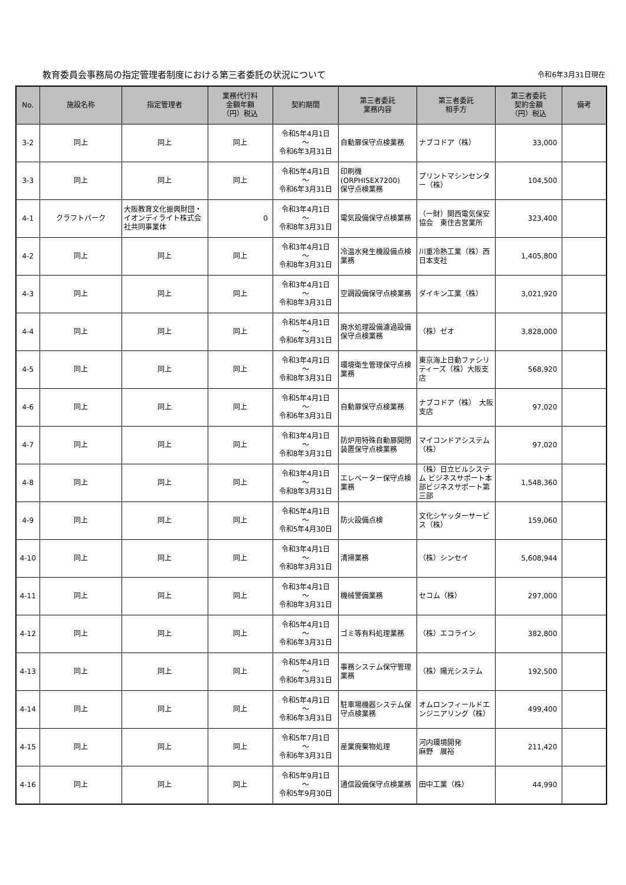教育委員会事務局の指定管理者制度における第三者委託の状況について
令和6年3月31日現在
| No. | 施設名称 | 指定管理者 | 業務代行料 金額年額 （円）税込 | 契約期間 | 第三者委託 業務内容 | 第三者委託 相手方 | 第三者委託 契約金額 （円）税込 | 備考 |
| --- | --- | --- | --- | --- | --- | --- | --- | --- |
| 3-2 | 同上 | 同上 | 同上 | 令和5年4月1日 ～ 令和6年3月31日 | 自動扉保守点検業務 | ナブコドア（株） | 33,000 | |
| 3-3 | 同上 | 同上 | 同上 | 令和5年4月1日 ～ 令和6年3月31日 | 印刷機 (ORPHISEX7200) 保守点検業務 | プリントマシンセンター（株） | 104,500 | |
| 4-1 | クラフトパーク | 大阪教育文化振興財団・イオンディライト株式会社共同事業体 | 0 | 令和3年4月1日 ～ 令和8年3月31日 | 電気設備保守点検業務 | （一財）関西電気保安協会 東住吉営業所 | 323,400 | |
| 4-2 | 同上 | 同上 | 同上 | 令和3年4月1日 ～ 令和8年3月31日 | 冷温水発生機設備点検業務 | 川重冷熱工業（株）西日本支社 | 1,405,800 | |
| 4-3 | 同上 | 同上 | 同上 | 令和3年4月1日 ～ 令和8年3月31日 | 空調設備保守点検業務 | ダイキン工業（株） | 3,021,920 | |
| 4-4 | 同上 | 同上 | 同上 | 令和5年4月1日 ～ 令和6年3月31日 | 廃水処理設備濾過設備保守点検業務 | （株）ゼオ | 3,828,000 | |
| 4-5 | 同上 | 同上 | 同上 | 令和3年4月1日 ～ 令和8年3月31日 | 環境衛生管理保守点検業務 | 東京海上日動ファシリティーズ（株）大阪支店 | 568,920 | |
| 4-6 | 同上 | 同上 | 同上 | 令和5年4月1日 ～ 令和6年3月31日 | 自動扉保守点検業務 | ナブコドア（株） 大阪支店 | 97,020 | |
| 4-7 | 同上 | 同上 | 同上 | 令和3年4月1日 ～ 令和8年3月31日 | 防炉用特殊自動扉開閉装置保守点検業務 | マイコンドアシステム（株） | 97,020 | |
| 4-8 | 同上 | 同上 | 同上 | 令和3年4月1日 ～ 令和8年3月31日 | エレベーター保守点検業務 | （株）日立ビルシステム ビジネスサポート本部ビジネスサポート第三部 | 1,548,360 | |
| 4-9 | 同上 | 同上 | 同上 | 令和5年4月1日 ～ 令和5年4月30日 | 防火設備点検 | 文化シヤッターサービス（株） | 159,060 | |
| 4-10 | 同上 | 同上 | 同上 | 令和3年4月1日 ～ 令和8年3月31日 | 清掃業務 | （株）シンセイ | 5,608,944 | |
| 4-11 | 同上 | 同上 | 同上 | 令和3年4月1日 ～ 令和8年3月31日 | 機械警備業務 | セコム（株） | 297,000 | |
| 4-12 | 同上 | 同上 | 同上 | 令和5年4月1日 ～ 令和6年3月31日 | ゴミ等有料処理業務 | （株）エコライン | 382,800 | |
| 4-13 | 同上 | 同上 | 同上 | 令和5年4月1日 ～ 令和6年3月31日 | 事務システム保守管理業務 | （株）陽光システム | 192,500 | |
| 4-14 | 同上 | 同上 | 同上 | 令和5年4月1日 ～ 令和6年3月31日 | 駐車場機器システム保守点検業務 | オムロンフィールドエンジニアリング（株） | 499,400 | |
| 4-15 | 同上 | 同上 | 同上 | 令和5年7月1日 ～ 令和6年3月31日 | 産業廃棄物処理 | 河内環境開発 麻野 展裕 | 211,420 | |
| 4-16 | 同上 | 同上 | 同上 | 令和5年9月1日 ～ 令和5年9月30日 | 通信設備保守点検業務 | 田中工業（株） | 44,990 | |